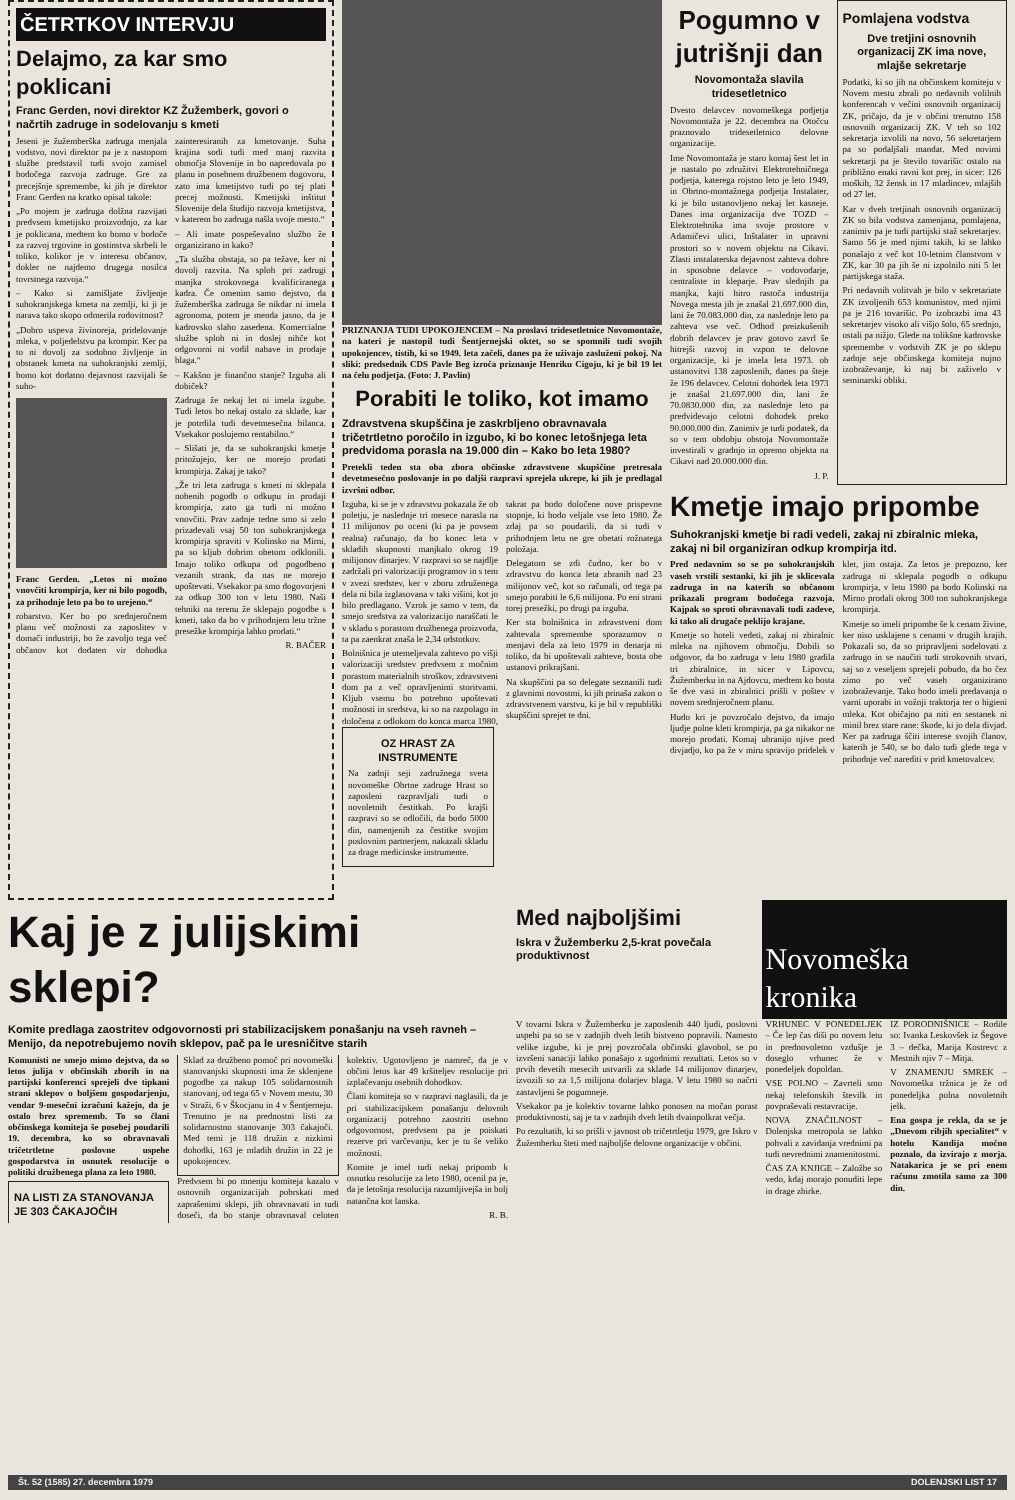ČETRTKOV INTERVJU
Delajmo, za kar smo poklicani
Franc Gerden, novi direktor KZ Žužemberk, govori o načrtih zadruge in sodelovanju s kmeti
Jeseni je žužemberška zadruga menjala vodstvo, novi direktor pa je z nastopom službe predstavil tudi svojo zamisel bodočega razvoja zadruge. Gre za precejšnje spremembe, ki jih je direktor Franc Gerden na kratko opisal takole:
„Po mojem je zadruga dolžna razvijati predvsem kmetijsko proizvodnjo, za kar je poklicana, medtem ko bomo v bodoče za razvoj trgovine in gostinstva skrbeli le toliko, kolikor je v interesu občanov, dokler ne najdemo drugega nosilca tovrstnega razvoja.“
– Kako si zamišljate življenje suhokranjskega kmeta na zemlji, ki ji je narava tako skopo odmerila rodovitnost?
„Dobro uspeva živinoreja, pridelovanje mleka, v poljedelstvu pa krompir. Ker pa to ni dovolj za sodobno življenje in obstanek kmeta na suhokranjski zemlji, bomo kot dodatno dejavnost razvijali še suho-
Franc Gerden. „Letos ni možno vnovčiti krompirja, ker ni bilo pogodb, za prihodnje leto pa bo to urejeno.“
robarstvo. Ker bo po srednjeročnem planu več možnosti za zaposlitev v domači industriji, bo že zavoljo tega več občanov kot dodaten vir dohodka zainteresiranih za kmetovanje. Suha krajina sodi tudi med manj razvita območja Slovenije in bo napredovala po planu in posebnem družbenem dogovoru, zato ima kmetijstvo tudi po tej plati precej možnosti. Kmetijski inštitut Slovenije dela študijo razvoja kmetijstva, v katerem bo zadruga našla svoje mesto.“
– Ali imate pospeševalno službo že organizirano in kako?
„Ta služba obstaja, so pa težave, ker ni dovolj razvita. Na sploh pri zadrugi manjka strokovnega kvalificiranega kadra. Če omenim samo dejstvo, da žužemberška zadruga še nikdar ni imela agronoma, potem je menda jasno, da je kadrovsko slabo zasedena. Komercialne službe sploh ni in doslej nihče kot odgovorni ni vodil nabave in prodaje blaga.“
– Kakšno je finančno stanje? Izguba ali dobiček?
Zadruga že nekaj let ni imela izgube. Tudi letos bo nekaj ostalo za sklade, kar je potrdila tudi devetmesečna bilanca. Vsekakor poslujemo rentabilno.“
– Slišati je, da se suhokranjski kmetje pritožujejo, ker ne morejo prodati krompirja. Zakaj je tako?
„Že tri leta zadruga s kmeti ni sklepala nobenih pogodb o odkupu in prodaji krompirja, zato ga tudi ni možno vnovčiti. Prav zadnje tedne smo si zelo prizadevali vsaj 50 ton suhokranjskega krompirja spraviti v Kolinsko na Mirni, pa so kljub dobrim obetom odklonili. Imajo toliko odkupa od pogodbeno vezanih strank, da nas ne morejo upoštevati. Vsekakor pa smo dogovorjeni za odkup 300 ton v letu 1980. Naši tehniki na terenu že sklepajo pogodbe s kmeti, tako da bo v prihodnjem letu tržne presežke krompirja lahko prodati.“
R. BAČER
PRIZNANJA TUDI UPOKOJENCEM – Na proslavi tridesetletnice Novomontaže, na kateri je nastopil tudi Šentjernejski oktet, so se spomnili tudi svojih upokojencev, tistih, ki so 1949. leta začeli, danes pa že uživajo zasluženi pokoj. Na sliki: predsednik CDS Pavle Beg izroča priznanje Henriku Cigoju, ki je bil 19 let na čelu podjetja. (Foto: J. Pavlin)
Porabiti le toliko, kot imamo
Zdravstvena skupščina je zaskrbljeno obravnavala tričetrtletno poročilo in izgubo, ki bo konec letošnjega leta predvidoma porasla na 19.000 din – Kako bo leta 1980?
Pretekli teden sta oba zbora občinske zdravstvene skupščine pretresala devetmesečno poslovanje in po daljši razpravi sprejela ukrepe, ki jih je predlagal izvršni odbor.
Izguba, ki se je v zdravstvu pokazala že ob poletju, je naslednje tri mesece narasla na 11 milijonov po oceni (ki pa je povsem realna) računajo, da bo konec leta v skladih skupnosti manjkalo okrog 19 milijonov dinarjev. V razpravi so se najdlje zadržali pri valorizaciji programov in s tem v zvezi sredstev, ker v zboru združenega dela ni bila izglasovana v taki višini, kot jo bilo predlagano. Vzrok je samo v tem, da smejo sredstva za valorizacijo naraščati le v skladu s porastom družbenega proizvoda, ta pa zaenkrat znaša le 2,34 odstotkov.
Bolnišnica je utemeljevala zahtevo po višji valorizaciji sredstev predvsem z močnim porastom materialnih stroškov, zdravstveni dom pa z več opravljenimi storitvami. Kljub vsemu bo potrebno upoštevati možnosti in sredstva, ki so na razpolago in določena z odlokom do konca marca 1980, takrat pa bodo določene nove prispevne stopnje, ki bodo veljale vse leto 1980. Že zdaj pa so poudarili, da si tudi v prihodnjem letu ne gre obetati rožnatega položaja.
Delegatom se zdi čudno, ker bo v zdravstvu do konca leta zbranih nad 23 milijonov več, kot so računali, od tega pa smejo porabiti le 6,6 milijona. Po eni strani torej presežki, po drugi pa izguba.
Ker sta bolnišnica in zdravstveni dom zahtevala spremembe sporazumov o menjavi dela za leto 1979 in denarja ni toliko, da bi upoštevali zahteve, bosta obe ustanovi prikrajšani.
Na skupščini pa so delegate seznanili tudi z glavnimi novostmi, ki jih prinaša zakon o zdravstvenem varstvu, ki je bil v republiški skupščini sprejet te dni.
OZ HRAST ZA INSTRUMENTE
Na zadnji seji zadružnega sveta novomeške Obrtne zadruge Hrast so zaposleni razpravljali tudi o novoletnih čestitkah. Po krajši razpravi so se odločili, da bodo 5000 din, namenjenih za čestitke svojim poslovnim partnerjem, nakazali skladu za drage medicinske instrumente.
Pogumno v jutrišnji dan
Novomontaža slavila tridesetletnico
Dvesto delavcev novomeškega podjetja Novomontaža je 22. decembra na Otočcu praznovalo tridesetletnico delovne organizacije.
Ime Novomontaža je staro komaj šest let in je nastalo po združitvi Elektrotehničnega podjetja, katerega rojstno leto je leto 1949, in Obrtno-montažnega podjetja Instalater, ki je bilo ustanovljeno nekaj let kasneje. Danes ima organizacija dve TOZD – Elektrotehnika ima svoje prostore v Adamičevi ulici, Inštalater in upravni prostori so v novem objektu na Cikavi. Zlasti instalaterska dejavnost zahteva dobre in sposobne delavce – vodovodarje, centraliste in kleparje. Prav slednjih pa manjka, kajti hitro rastoča industrija Novega mesta jih je znašal 21.697.000 din, lani že 70.083.000 din, za naslednje leto pa zahteva vse več. Odhod preizkušenih dobrih delavcev je prav gotovo zavrl še hitrejši razvoj in vzpon te delovne organizacije, ki je imela leta 1973. ob ustanovitvi 138 zaposlenih, danes pa šteje že 196 delavcev. Celotni dohodek leta 1973 je znašal 21.697.000 din, lani že 70.0830.000 din, za naslednje leto pa predvidevajo celotni dohodek preko 90.000.000 din. Zanimiv je tudi podatek, da so v tem obdobju obstoja Novomontaže investirali v gradnjo in opremo objekta na Cikavi nad 20.000.000 din.
J. P.
Pomlajena vodstva
Dve tretjini osnovnih organizacij ZK ima nove, mlajše sekretarje
Podatki, ki so jih na občinskem komiteju v Novem mestu zbrali po nedavnih volilnih konferencah v večini osnovnih organizacij ZK, pričajo, da je v občini trenutno 158 osnovnih organizacij ZK. V teh so 102 sekretarja izvolili na novo, 56 sekretarjem pa so podaljšali mandat. Med novimi sekretarji pa je število tovarišic ostalo na približno enaki ravni kot prej, in sicer: 126 moških, 32 žensk in 17 mladincev, mlajših od 27 let.
Kar v dveh tretjinah osnovnih organizacij ZK so bila vodstva zamenjana, pomlajena, zanimiv pa je tudi partijski staž sekretarjev. Samo 56 je med njimi takih, ki se lahko ponašajo z več kot 10-letnim članstvom v ZK, kar 30 pa jih še ni izpolnilo niti 5 let partijskega staža.
Pri nedavnih volitvah je bilo v sekretariate ZK izvoljenih 653 komunistov, med njimi pa je 216 tovarišic. Po izobrazbi ima 43 sekretarjev visoko ali višjo šolo, 65 srednjo, ostali pa nižjo. Glede na tolikšne kadrovske spremembe v vodstvih ZK je po sklepu zadnje seje občinskega komiteja nujno izobraževanje, ki naj bi zaživelo v seminarski obliki.
Kmetje imajo pripombe
Suhokranjski kmetje bi radi vedeli, zakaj ni zbiralnic mleka, zakaj ni bil organiziran odkup krompirja itd.
Pred nedavnim so se po suhokranjskih vaseh vrstili sestanki, ki jih je sklicevala zadruga in na katerih so občanom prikazali program bodočega razvoja. Kajpak so sproti obravnavali tudi zadeve, ki tako ali drugače peklijo krajane.
Kmetje so hoteli vedeti, zakaj ni zbiralnic mleka na njihovem območju. Dobili so odgovor, da bo zadruga v letu 1980 gradila tri zbiralnice, in sicer v Lipovcu, Žužemberku in na Ajdovcu, medtem ko bosta še dve vasi in zbiralnici prišli v poštev v novem srednjeročnem planu.
Hudo kri je povzročalo dejstvo, da imajo ljudje polne kleti krompirja, pa ga nikakor ne morejo prodati. Komaj ubranijo njive pred divjadjo, ko pa že v miru spravijo pridelek v klet, jim ostaja. Za letos je prepozno, ker zadruga ni sklepala pogodb o odkupu krompirja, v letu 1980 pa bodo Kolinski na Mirno prodali okrog 300 ton suhokranjskega krompirja.
Kmetje so imeli pripombe še k cenam živine, ker niso usklajene s cenami v drugih krajih. Pokazali so, da so pripravljeni sodelovati z zadrugo in se naučiti tudi strokovnih stvari, saj so z veseljem sprejeli pobudo, da bo čez zimo po več vaseh organizirano izobraževanje. Tako bodo imeli predavanja o varni uporabi in vožnji traktorja ter o higieni mleka. Kot običajno pa niti en sestanek ni minil brez stare rane: škode, ki jo dela divjad. Ker pa zadruga ščiti interese svojih članov, katerih je 540, se bo dalo tudi glede tega v prihodnje več narediti v prid kmetovalcev.
Kaj je z julijskimi sklepi?
Med najboljšimi
Iskra v Žužemberku 2,5-krat povečala produktivnost
Novomeška kronika
Komite predlaga zaostritev odgovornosti pri stabilizacijskem ponašanju na vseh ravneh – Menijo, da nepotrebujemo novih sklepov, pač pa le uresničitve starih
Komunisti ne smejo mimo dejstva, da so letos julija v občinskih zborih in na partijski konferenci sprejeli dve tipkani strani sklepov o boljšem gospodarjenju, vendar 9-mesečni izračuni kažejo, da je ostalo brez sprememb. To so člani občinskega komiteja še posebej poudarili 19. decembra, ko so obravnavali tričetrtletne poslovne uspehe gospodarstva in osnutek resolucije o politiki družbenega plana za leto 1980.
NA LISTI ZA STANOVANJA JE 303 ČAKAJOČIH
Sklad za družbeno pomoč pri novomeški stanovanjski skupnosti ima že sklenjene pogodbe za nakup 105 solidarnostnih stanovanj, od tega 65 v Novem mestu, 30 v Straži, 6 v Škocjanu in 4 v Šentjerneju. Trenutno je na prednostni listi za solidarnostno stanovanje 303 čakajoči. Med temi je 118 družin z nizkimi dohodki, 163 je mladih družin in 22 je upokojencev.
Predvsem bi po mnenju komiteja kazalo v osnovnih organizacijah pobrskati med zaprašenimi sklepi, jih obravnavati in tudi doseči, da bo stanje obravnaval celoten kolektiv. Ugotovljeno je namreč, da je v občini letos kar 49 kršiteljev resolucije pri izplačevanju osebnih dohodkov.
Člani komiteja so v razpravi naglasili, da je pri stabilizacijskem ponašanju delovnih organizacij potrebno zaostriti osebno odgovornost, predvsem pa je poiskati rezerve pri varčevanju, ker je tu še veliko možnosti.
Komite je imel tudi nekaj pripomb k osnutku resolucije za leto 1980, ocenil pa je, da je letošnja resolucija razumljivejša in bolj natančna kot lanska.
R. B.
V tovarni Iskra v Žužemberku je zaposlenih 440 ljudi, poslovni uspehi pa so se v zadnjih dveh letih bistveno popravili. Namesto velike izgube, ki je prej povzročala občinski glavobol, se po izvršeni sanaciji lahko ponašajo z ugodnimi rezultati. Letos so v prvih devetih mesecih ustvarili za sklade 14 milijonov dinarjev, izvozili so za 1,5 milijona dolarjev blaga. V letu 1980 so načrti zastavljeni še pogumneje.
Vsekakor pa je kolektiv tovarne lahko ponosen na močan porast produktivnosti, saj je ta v zadnjih dveh letih dvainpolkrat večja.
Po rezultatih, ki so prišli v javnost ob tričetrtletju 1979, gre Iskro v Žužemberku šteti med najboljše delovne organizacije v občini.
VRHUNEC V PONEDELJEK – Če lep čas diši po novem letu in prednovoletno vzdušje je doseglo vrhunec že v ponedeljek dopoldan.
VSE POLNO – Zavrteli smo nekaj telefonskih številk in povpraševali restavracije.
NOVA ZNAČILNOST – Dolenjska metropola se lahko pohvali z zavidanja vrednimi pa tudi nevrednimi znamenitostmi.
ČAS ZA KNJIGE – Založbe so vedo, kdaj morajo ponuditi lepe in drage zbirke.
IZ PORODNIŠNICE – Rodile so: Ivanka Leskovšek iz Šegove 3 – dečka, Marija Kostrevc z Mestnih njiv 7 – Mitja.
V ZNAMENJU SMREK – Novomeška tržnica je že od ponedeljka polna novoletnih jelk.
Ena gospa je rekla, da se je „Dnevom ribjih specialitet“ v hotelu Kandija močno poznalo, da izvirajo z morja. Natakarica je se pri enem računu zmotila samo za 300 din.
Št. 52 (1585) 27. decembra 1979 DOLENJSKI LIST 17